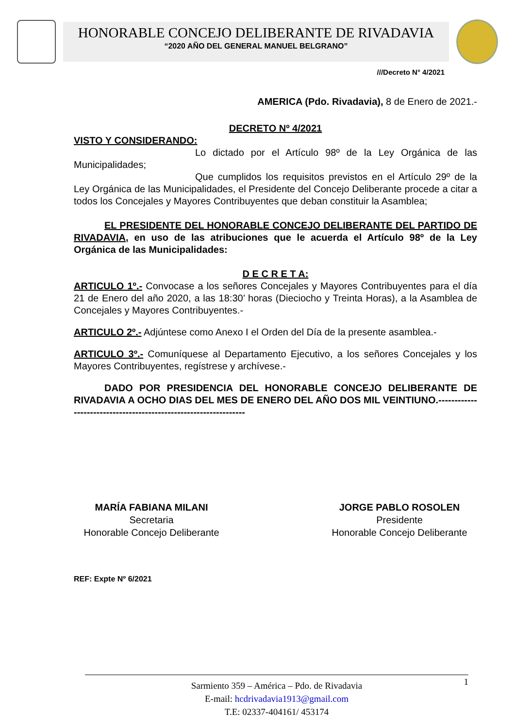HONORABLE CONCEJO DELIBERANTE DE RIVADAVIA
“2020 AÑO DEL GENERAL MANUEL BELGRANO”
///Decreto N° 4/2021
AMERICA (Pdo. Rivadavia), 8 de Enero de 2021.-
DECRETO Nº 4/2021
VISTO Y CONSIDERANDO:
Lo dictado por el Artículo 98º de la Ley Orgánica de las Municipalidades;
Que cumplidos los requisitos previstos en el Artículo 29º de la Ley Orgánica de las Municipalidades, el Presidente del Concejo Deliberante procede a citar a todos los Concejales y Mayores Contribuyentes que deban constituir la Asamblea;
EL PRESIDENTE DEL HONORABLE CONCEJO DELIBERANTE DEL PARTIDO DE RIVADAVIA, en uso de las atribuciones que le acuerda el Artículo 98º de la Ley Orgánica de las Municipalidades:
D E C R E T A:
ARTICULO 1º.- Convocase a los señores Concejales y Mayores Contribuyentes para el día 21 de Enero del año 2020, a las 18:30’ horas (Dieciocho y Treinta Horas), a la Asamblea de Concejales y Mayores Contribuyentes.-
ARTICULO 2º.- Adjúntese como Anexo I el Orden del Día de la presente asamblea.-
ARTICULO 3º.- Comuníquese al Departamento Ejecutivo, a los señores Concejales y los Mayores Contribuyentes, regístrese y archívese.-
DADO POR PRESIDENCIA DEL HONORABLE CONCEJO DELIBERANTE DE RIVADAVIA A OCHO DIAS DEL MES DE ENERO DEL AÑO DOS MIL VEINTIUNO.-----------------------------------------------------------------
MARÍA FABIANA MILANI
Secretaria
Honorable Concejo Deliberante
JORGE PABLO ROSOLEN
Presidente
Honorable Concejo Deliberante
REF: Expte Nº 6/2021
1 Sarmiento 359 – América – Pdo. de Rivadavia
E-mail: hcdrivadavia1913@gmail.com
T.E: 02337-404161/ 453174